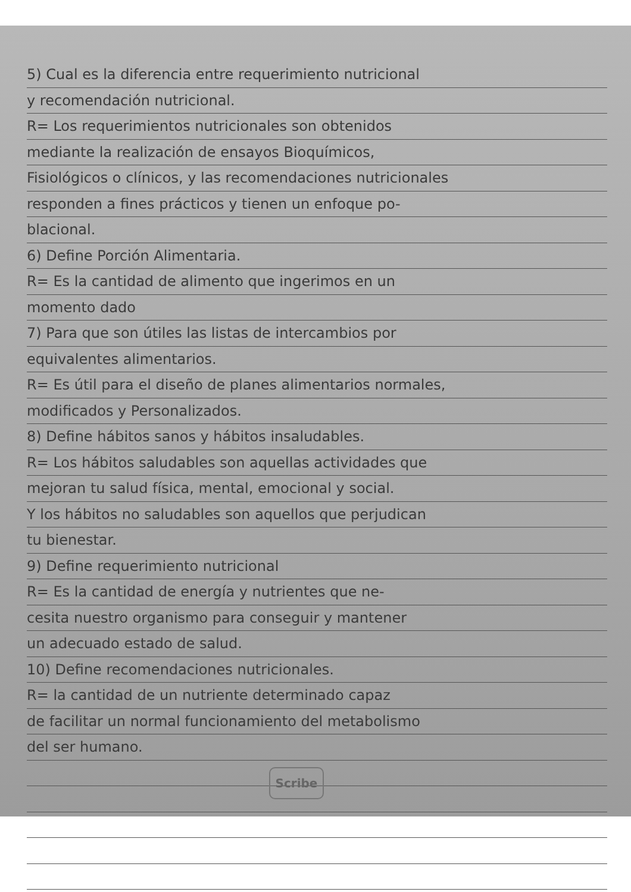5) Cual es la diferencia entre requerimiento nutricional
y recomendación nutricional.
R= Los requerimientos nutricionales son obtenidos
mediante la realización de ensayos Bioquímicos,
Fisiológicos o clínicos, y las recomendaciones nutricionales
responden a fines prácticos y tienen un enfoque po-
blacional.
6) Define Porción Alimentaria.
R= Es la cantidad de alimento que ingerimos en un
momento dado
7) Para que son útiles las listas de intercambios por
equivalentes alimentarios.
R= Es útil para el diseño de planes alimentarios normales,
modificados y Personalizados.
8) Define hábitos sanos y hábitos insaludables.
R= Los hábitos saludables son aquellas actividades que
mejoran tu salud física, mental, emocional y social.
Y los hábitos no saludables son aquellos que perjudican
tu bienestar.
9) Define requerimiento nutricional
R= Es la cantidad de energía y nutrientes que ne-
cesita nuestro organismo para conseguir y mantener
un adecuado estado de salud.
10) Define recomendaciones nutricionales.
R= la cantidad de un nutriente determinado capaz
de facilitar un normal funcionamiento del metabolismo
del ser humano.
Scribe